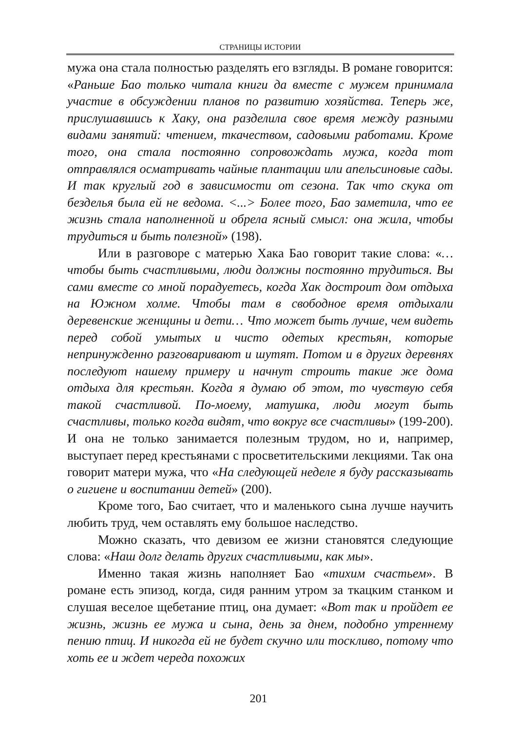СТРАНИЦЫ ИСТОРИИ
мужа она стала полностью разделять его взгляды. В романе говорится: «Раньше Бао только читала книги да вместе с мужем принимала участие в обсуждении планов по развитию хозяйства. Теперь же, прислушавшись к Хаку, она разделила свое время между разными видами занятий: чтением, ткачеством, садовыми работами. Кроме того, она стала постоянно сопровождать мужа, когда тот отправлялся осматривать чайные плантации или апельсиновые сады. И так круглый год в зависимости от сезона. Так что скука от безделья была ей не ведома. <...> Более того, Бао заметила, что ее жизнь стала наполненной и обрела ясный смысл: она жила, чтобы трудиться и быть полезной» (198).
Или в разговоре с матерью Хака Бао говорит такие слова: «… чтобы быть счастливыми, люди должны постоянно трудиться. Вы сами вместе со мной порадуетесь, когда Хак достроит дом отдыха на Южном холме. Чтобы там в свободное время отдыхали деревенские женщины и дети… Что может быть лучше, чем видеть перед собой умытых и чисто одетых крестьян, которые непринужденно разговаривают и шутят. Потом и в других деревнях последуют нашему примеру и начнут строить такие же дома отдыха для крестьян. Когда я думаю об этом, то чувствую себя такой счастливой. По-моему, матушка, люди могут быть счастливы, только когда видят, что вокруг все счастливы» (199-200). И она не только занимается полезным трудом, но и, например, выступает перед крестьянами с просветительскими лекциями. Так она говорит матери мужа, что «На следующей неделе я буду рассказывать о гигиене и воспитании детей» (200).
Кроме того, Бао считает, что и маленького сына лучше научить любить труд, чем оставлять ему большое наследство.
Можно сказать, что девизом ее жизни становятся следующие слова: «Наш долг делать других счастливыми, как мы».
Именно такая жизнь наполняет Бао «тихим счастьем». В романе есть эпизод, когда, сидя ранним утром за ткацким станком и слушая веселое щебетание птиц, она думает: «Вот так и пройдет ее жизнь, жизнь ее мужа и сына, день за днем, подобно утреннему пению птиц. И никогда ей не будет скучно или тоскливо, потому что хоть ее и ждет череда похожих
201